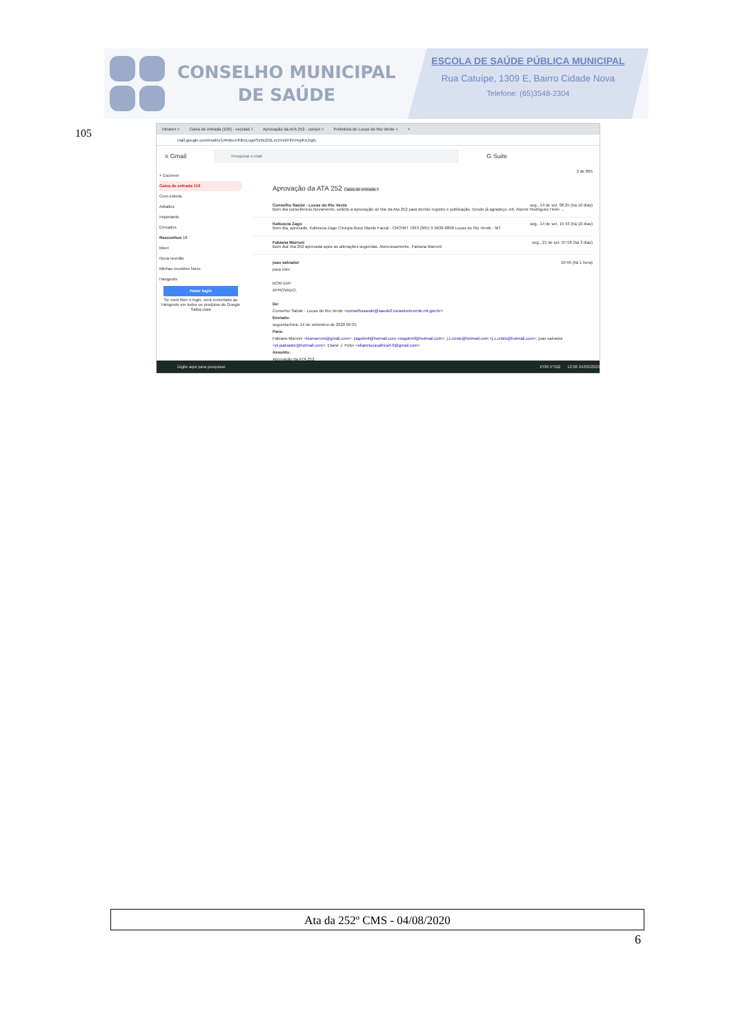CONSELHO MUNICIPAL
DE SAÚDE
ESCOLA DE SAÚDE PÚBLICA MUNICIPAL
Rua Catuípe, 1309 E, Bairro Cidade Nova
Telefone: (65)3548-2304
105
Intranet × Caixa de entrada (109) - escolad × Aprovação da ATA 252 - consel × Prefeitura de Lucas do Rio Verde × +
mail.google.com/mail/u/1/#inbox/KtbxLvgstSzWZlGLvczVsDHNVmpKrLbgtL
≡ Gmail
Pesquisar e-mail
G Suite
+ Escrever
Caixa de entrada 116
Com estrela
Adiados
Importante
Enviados
Rascunhos 18
Meet
Nova reunião
Minhas reuniões Novo
Hangouts
Fazer login
Se você fizer o login, será conectado ao Hangouts em todos os produtos do Google
Saiba mais
2 de 885
Aprovação da ATA 252 Caixa de entrada ×
Conselho Saúde - Lucas do Rio Verde seg., 14 de set. 08:25 (há 10 dias)
Bom dia conselheiros.Novamente, solicito a aprovação on line da Ata 252 para devido registro e publicação. Desde já agradeço. Att. Alzenir Rodrigues Heler ...
Katiuscia Zago seg., 14 de set. 15:43 (há 10 dias)
Bom dia, aprovado. Katiuscia Zago Cirurgia Buco Maxilo Facial - CRO/MT 7263 (065) 9 9638-0808 Lucas do Rio Verde - MT
Fabiana Marroni seg., 21 de set. 07:56 (há 3 dias)
Bom dia! Ata 252 aprovada após as alterações sugeridas. Atenciosamente, Fabiana Marroni
joao salvador 10:46 (há 1 hora)
para mim
BOM DIA!
APROVADO.
De:
Conselho Saúde - Lucas do Rio Verde <conselhosaude@saude2.lucasdorioverde.mt.gov.br>
Enviado:
segunda-feira, 14 de setembro de 2020 09:25
Para:
Fabiana Marroni <biamarroni@gmail.com>; zagobmf@hotmail.com <zagobmf@hotmail.com>; j.c.cristo@hotmail.com <j.c.cristo@hotmail.com>; joao salvador <pr.jsalvador@hotmail.com>; Eliane J. Peter <elianelucasafrica4.0@gmail.com>
Assunto:
Aprovação da ATA 252
Digite aqui para pesquisar POR PTB2 12:06 24/09/2020
Ata da 252º CMS - 04/08/2020
6